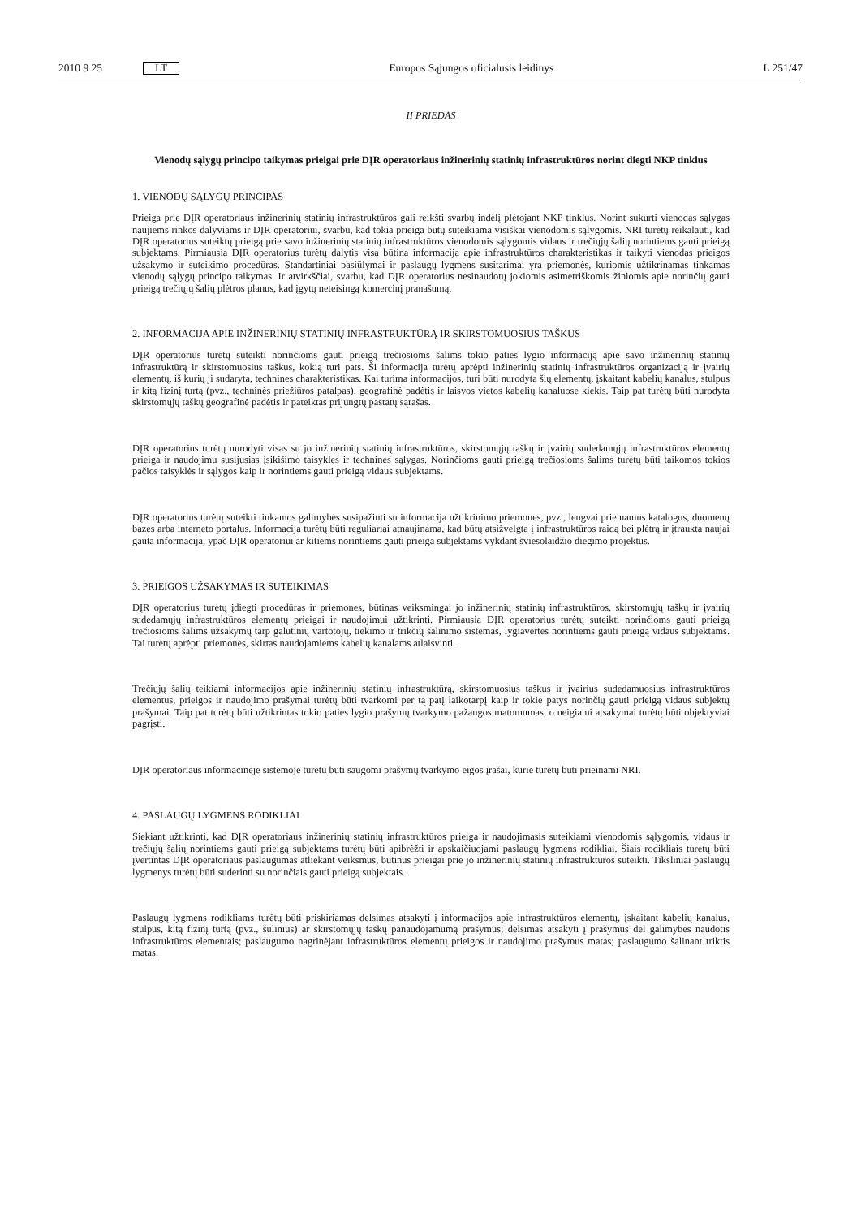2010 9 25 LT Europos Sąjungos oficialusis leidinys L 251/47
II PRIEDAS
Vienodų sąlygų principo taikymas prieigai prie DĮR operatoriaus inžinerinių statinių infrastruktūros norint diegti NKP tinklus
1. VIENODŲ SĄLYGŲ PRINCIPAS
Prieiga prie DĮR operatoriaus inžinerinių statinių infrastruktūros gali reikšti svarbų indėlį plėtojant NKP tinklus. Norint sukurti vienodas sąlygas naujiems rinkos dalyviams ir DĮR operatoriui, svarbu, kad tokia prieiga būtų suteikiama visiškai vienodomis sąlygomis. NRI turėtų reikalauti, kad DĮR operatorius suteiktų prieigą prie savo inžinerinių statinių infrastruktūros vienodomis sąlygomis vidaus ir trečiųjų šalių norintiems gauti prieigą subjektams. Pirmiausia DĮR operatorius turėtų dalytis visa būtina informacija apie infrastruktūros charakteristikas ir taikyti vienodas prieigos užsakymo ir suteikimo procedūras. Standartiniai pasiūlymai ir paslaugų lygmens susitarimai yra priemonės, kuriomis užtikrinamas tinkamas vienodų sąlygų principo taikymas. Ir atvirkščiai, svarbu, kad DĮR operatorius nesinaudotų jokiomis asimetriškomis žiniomis apie norinčių gauti prieigą trečiųjų šalių plėtros planus, kad įgytų neteisingą komercinį pranašumą.
2. INFORMACIJA APIE INŽINERINIŲ STATINIŲ INFRASTRUKTŪRĄ IR SKIRSTOMUOSIUS TAŠKUS
DĮR operatorius turėtų suteikti norinčioms gauti prieigą trečiosioms šalims tokio paties lygio informaciją apie savo inžinerinių statinių infrastruktūrą ir skirstomuosius taškus, kokią turi pats. Ši informacija turėtų aprėpti inžinerinių statinių infrastruktūros organizaciją ir įvairių elementų, iš kurių ji sudaryta, technines charakteristikas. Kai turima informacijos, turi būti nurodyta šių elementų, įskaitant kabelių kanalus, stulpus ir kitą fizinį turtą (pvz., techninės priežiūros patalpas), geografinė padėtis ir laisvos vietos kabelių kanaluose kiekis. Taip pat turėtų būti nurodyta skirstomųjų taškų geografinė padėtis ir pateiktas prijungtų pastatų sąrašas.
DĮR operatorius turėtų nurodyti visas su jo inžinerinių statinių infrastruktūros, skirstomųjų taškų ir įvairių sudedamųjų infrastruktūros elementų prieiga ir naudojimu susijusias įsikišimo taisykles ir technines sąlygas. Norinčioms gauti prieigą trečiosioms šalims turėtų būti taikomos tokios pačios taisyklės ir sąlygos kaip ir norintiems gauti prieigą vidaus subjektams.
DĮR operatorius turėtų suteikti tinkamos galimybės susipažinti su informacija užtikrinimo priemones, pvz., lengvai prieinamus katalogus, duomenų bazes arba interneto portalus. Informacija turėtų būti reguliariai atnaujinama, kad būtų atsižvelgta į infrastruktūros raidą bei plėtrą ir įtraukta naujai gauta informacija, ypač DĮR operatoriui ar kitiems norintiems gauti prieigą subjektams vykdant šviesolaidžio diegimo projektus.
3. PRIEIGOS UŽSAKYMAS IR SUTEIKIMAS
DĮR operatorius turėtų įdiegti procedūras ir priemones, būtinas veiksmingai jo inžinerinių statinių infrastruktūros, skirstomųjų taškų ir įvairių sudedamųjų infrastruktūros elementų prieigai ir naudojimui užtikrinti. Pirmiausia DĮR operatorius turėtų suteikti norinčioms gauti prieigą trečiosioms šalims užsakymų tarp galutinių vartotojų, tiekimo ir trikčių šalinimo sistemas, lygiavertes norintiems gauti prieigą vidaus subjektams. Tai turėtų aprėpti priemones, skirtas naudojamiems kabelių kanalams atlaisvinti.
Trečiųjų šalių teikiami informacijos apie inžinerinių statinių infrastruktūrą, skirstomuosius taškus ir įvairius sudedamuosius infrastruktūros elementus, prieigos ir naudojimo prašymai turėtų būti tvarkomi per tą patį laikotarpį kaip ir tokie patys norinčių gauti prieigą vidaus subjektų prašymai. Taip pat turėtų būti užtikrintas tokio paties lygio prašymų tvarkymo pažangos matomumas, o neigiami atsakymai turėtų būti objektyviai pagrįsti.
DĮR operatoriaus informacinėje sistemoje turėtų būti saugomi prašymų tvarkymo eigos įrašai, kurie turėtų būti prieinami NRI.
4. PASLAUGŲ LYGMENS RODIKLIAI
Siekiant užtikrinti, kad DĮR operatoriaus inžinerinių statinių infrastruktūros prieiga ir naudojimasis suteikiami vienodomis sąlygomis, vidaus ir trečiųjų šalių norintiems gauti prieigą subjektams turėtų būti apibrėžti ir apskaičiuojami paslaugų lygmens rodikliai. Šiais rodikliais turėtų būti įvertintas DĮR operatoriaus paslaugumas atliekant veiksmus, būtinus prieigai prie jo inžinerinių statinių infrastruktūros suteikti. Tiksliniai paslaugų lygmenys turėtų būti suderinti su norinčiais gauti prieigą subjektais.
Paslaugų lygmens rodikliams turėtų būti priskiriamas delsimas atsakyti į informacijos apie infrastruktūros elementų, įskaitant kabelių kanalus, stulpus, kitą fizinį turtą (pvz., šulinius) ar skirstomųjų taškų panaudojamumą prašymus; delsimas atsakyti į prašymus dėl galimybės naudotis infrastruktūros elementais; paslaugumo nagrinėjant infrastruktūros elementų prieigos ir naudojimo prašymus matas; paslaugumo šalinant triktis matas.